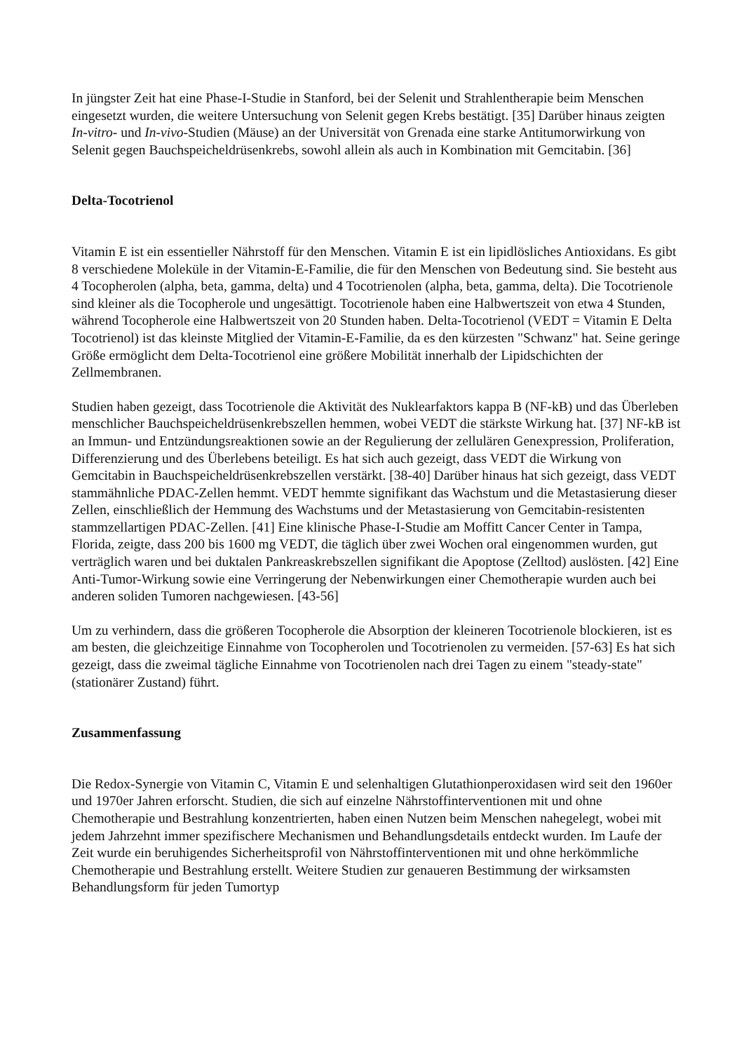In jüngster Zeit hat eine Phase-I-Studie in Stanford, bei der Selenit und Strahlentherapie beim Menschen eingesetzt wurden, die weitere Untersuchung von Selenit gegen Krebs bestätigt. [35] Darüber hinaus zeigten In-vitro- und In-vivo-Studien (Mäuse) an der Universität von Grenada eine starke Antitumorwirkung von Selenit gegen Bauchspeicheldrüsenkrebs, sowohl allein als auch in Kombination mit Gemcitabin. [36]
Delta-Tocotrienol
Vitamin E ist ein essentieller Nährstoff für den Menschen. Vitamin E ist ein lipidlösliches Antioxidans. Es gibt 8 verschiedene Moleküle in der Vitamin-E-Familie, die für den Menschen von Bedeutung sind. Sie besteht aus 4 Tocopherolen (alpha, beta, gamma, delta) und 4 Tocotrienolen (alpha, beta, gamma, delta). Die Tocotrienole sind kleiner als die Tocopherole und ungesättigt. Tocotrienole haben eine Halbwertszeit von etwa 4 Stunden, während Tocopherole eine Halbwertszeit von 20 Stunden haben. Delta-Tocotrienol (VEDT = Vitamin E Delta Tocotrienol) ist das kleinste Mitglied der Vitamin-E-Familie, da es den kürzesten "Schwanz" hat. Seine geringe Größe ermöglicht dem Delta-Tocotrienol eine größere Mobilität innerhalb der Lipidschichten der Zellmembranen.
Studien haben gezeigt, dass Tocotrienole die Aktivität des Nuklearfaktors kappa B (NF-kB) und das Überleben menschlicher Bauchspeicheldrüsenkrebszellen hemmen, wobei VEDT die stärkste Wirkung hat. [37] NF-kB ist an Immun- und Entzündungsreaktionen sowie an der Regulierung der zellulären Genexpression, Proliferation, Differenzierung und des Überlebens beteiligt. Es hat sich auch gezeigt, dass VEDT die Wirkung von Gemcitabin in Bauchspeicheldrüsenkrebszellen verstärkt. [38-40] Darüber hinaus hat sich gezeigt, dass VEDT stammähnliche PDAC-Zellen hemmt. VEDT hemmte signifikant das Wachstum und die Metastasierung dieser Zellen, einschließlich der Hemmung des Wachstums und der Metastasierung von Gemcitabin-resistenten stammzellartigen PDAC-Zellen. [41] Eine klinische Phase-I-Studie am Moffitt Cancer Center in Tampa, Florida, zeigte, dass 200 bis 1600 mg VEDT, die täglich über zwei Wochen oral eingenommen wurden, gut verträglich waren und bei duktalen Pankreaskrebszellen signifikant die Apoptose (Zelltod) auslösten. [42] Eine Anti-Tumor-Wirkung sowie eine Verringerung der Nebenwirkungen einer Chemotherapie wurden auch bei anderen soliden Tumoren nachgewiesen. [43-56]
Um zu verhindern, dass die größeren Tocopherole die Absorption der kleineren Tocotrienole blockieren, ist es am besten, die gleichzeitige Einnahme von Tocopherolen und Tocotrienolen zu vermeiden. [57-63] Es hat sich gezeigt, dass die zweimal tägliche Einnahme von Tocotrienolen nach drei Tagen zu einem "steady-state" (stationärer Zustand) führt.
Zusammenfassung
Die Redox-Synergie von Vitamin C, Vitamin E und selenhaltigen Glutathionperoxidasen wird seit den 1960er und 1970er Jahren erforscht. Studien, die sich auf einzelne Nährstoffinterventionen mit und ohne Chemotherapie und Bestrahlung konzentrierten, haben einen Nutzen beim Menschen nahegelegt, wobei mit jedem Jahrzehnt immer spezifischere Mechanismen und Behandlungsdetails entdeckt wurden. Im Laufe der Zeit wurde ein beruhigendes Sicherheitsprofil von Nährstoffinterventionen mit und ohne herkömmliche Chemotherapie und Bestrahlung erstellt. Weitere Studien zur genaueren Bestimmung der wirksamsten Behandlungsform für jeden Tumortyp